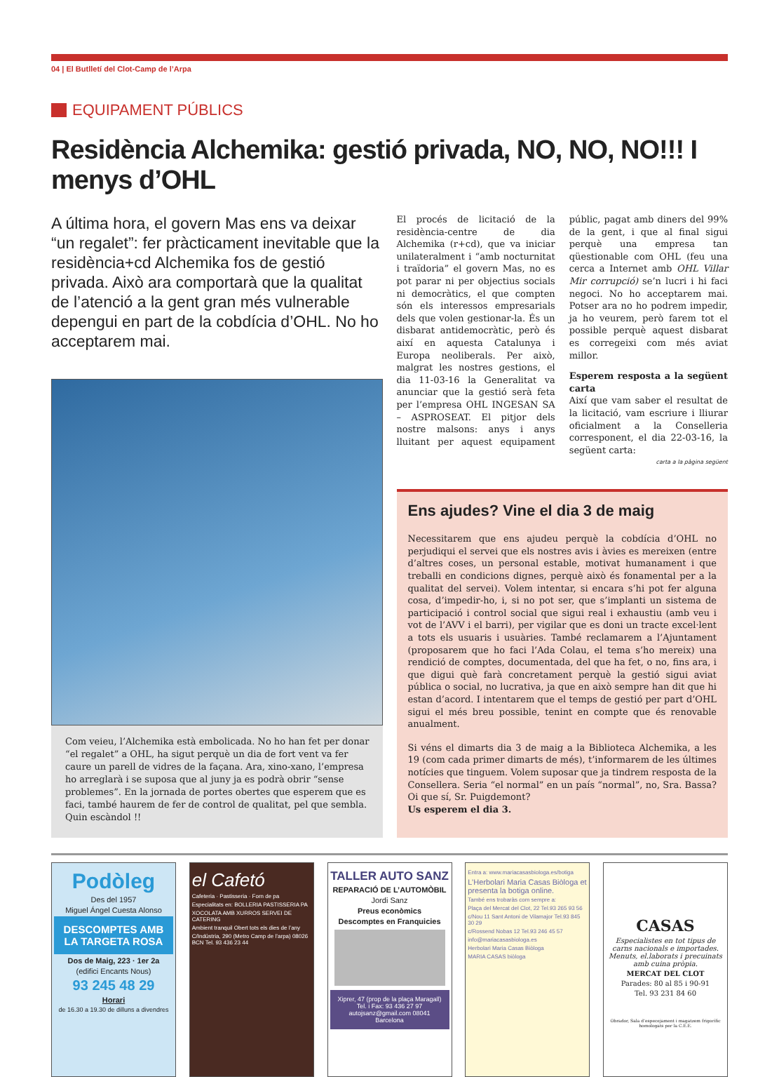04 | El Butlletí del Clot-Camp de l’Arpa
EQUIPAMENT PÚBLICS
Residència Alchemika: gestió privada, NO, NO, NO!!! I menys d’OHL
A última hora, el govern Mas ens va deixar “un regalet”: fer pràcticament inevitable que la residència+cd Alchemika fos de gestió privada. Això ara comportarà que la qualitat de l’atenció a la gent gran més vulnerable depengui en part de la cobdícia d’OHL. No ho acceptarem mai.
Com veieu, l’Alchemika està embolicada. No ho han fet per donar “el regalet” a OHL, ha sigut perquè un dia de fort vent va fer caure un parell de vidres de la façana. Ara, xino-xano, l’empresa ho arreglarà i se suposa que al juny ja es podrà obrir “sense problemes”. En la jornada de portes obertes que esperem que es faci, també haurem de fer de control de qualitat, pel que sembla. Quin escàndol !!
El procés de licitació de la residència-centre de dia Alchemika (r+cd), que va iniciar unilateralment i “amb nocturnitat i traïdoria” el govern Mas, no es pot parar ni per objectius socials ni democràtics, el que compten són els interessos empresarials dels que volen gestionar-la. És un disbarat antidemocràtic, però és així en aquesta Catalunya i Europa neoliberals. Per això, malgrat les nostres gestions, el dia 11-03-16 la Generalitat va anunciar que la gestió serà feta per l’empresa OHL INGESAN SA – ASPROSEAT. El pitjor dels nostre malsons: anys i anys lluitant per aquest equipament públic, pagat amb diners del 99% de la gent, i que al final sigui perquè una empresa tan qüestionable com OHL (feu una cerca a Internet amb OHL Villar Mir corrupció) se’n lucri i hi faci negoci. No ho acceptarem mai. Potser ara no ho podrem impedir, ja ho veurem, però farem tot el possible perquè aquest disbarat es corregeixi com més aviat millor.
Esperem resposta a la següent carta
Així que vam saber el resultat de la licitació, vam escriure i lliurar oficialment a la Conselleria corresponent, el dia 22-03-16, la següent carta:
carta a la pàgina següent
Ens ajudes? Vine el dia 3 de maig
Necessitarem que ens ajudeu perquè la cobdícia d’OHL no perjudiqui el servei que els nostres avis i àvies es mereixen (entre d’altres coses, un personal estable, motivat humanament i que treballi en condicions dignes, perquè això és fonamental per a la qualitat del servei). Volem intentar, si encara s’hi pot fer alguna cosa, d’impedir-ho, i, si no pot ser, que s’implanti un sistema de participació i control social que sigui real i exhaustiu (amb veu i vot de l’AVV i el barri), per vigilar que es doni un tracte excel·lent a tots els usuaris i usuàries. També reclamarem a l’Ajuntament (proposarem que ho faci l’Ada Colau, el tema s’ho mereix) una rendició de comptes, documentada, del que ha fet, o no, fins ara, i que digui què farà concretament perquè la gestió sigui aviat pública o social, no lucrativa, ja que en això sempre han dit que hi estan d’acord. I intentarem que el temps de gestió per part d’OHL sigui el més breu possible, tenint en compte que és renovable anualment.
Si véns el dimarts dia 3 de maig a la Biblioteca Alchemika, a les 19 (com cada primer dimarts de més), t’informarem de les últimes notícies que tinguem. Volem suposar que ja tindrem resposta de la Consellera. Seria “el normal” en un país “normal”, no, Sra. Bassa? Oi que sí, Sr. Puigdemont?
Us esperem el dia 3.
Podòleg
Des del 1957
Miguel Ángel Cuesta Alonso
DESCOMPTES AMB LA TARGETA ROSA
Dos de Maig, 223 · 1er 2a
(edifici Encants Nous)
93 245 48 29
Horari
de 16.30 a 19.30 de dilluns a divendres
el Cafetó
Cafeteria · Pastisseria · Forn de pa
Especialitats en: BOLLERIA PASTISSERIA PA
XOCOLATA AMB XURROS SERVEI DE CATERING
Ambient tranquil Obert tots els dies de l’any
C/Indústria, 290 (Metro Camp de l’arpa) 08026 BCN Tel. 93 436 23 44
TALLER AUTO SANZ
REPARACIÓ DE L’AUTOMÒBIL
Jordi Sanz
Preus econòmics
Descomptes en Franquicies
Xiprer, 47 (prop de la plaça Maragall) Tel. i Fax: 93 436 27 97 autojsanz@gmail.com 08041 Barcelona
Entra a: www.mariacasasbiologa.es/botiga
L’Herbolari Maria Casas Biòloga et presenta la botiga online.
També ens trobaràs com sempre a:
Plaça del Mercat del Clot, 22 Tel.93 265 93 56
c/Nou 11 Sant Antoni de Vilamajor Tel.93 845 30 29
c/Rossend Nobas 12 Tel.93 246 45 57
info@mariacasasbiologa.es
Herbolari Maria Casas Biòloga
MARIA CASAS biòloga
CASAS
Especialistes en tot tipus de carns nacionals e importades. Menuts, el.laborats i precuinats amb cuina pròpia.
MERCAT DEL CLOT
Parades: 80 al 85 i 90-91
Tel. 93 231 84 60
Obrador, Sala d’especejament i magatzem frigorífic homologats per la C.E.E.